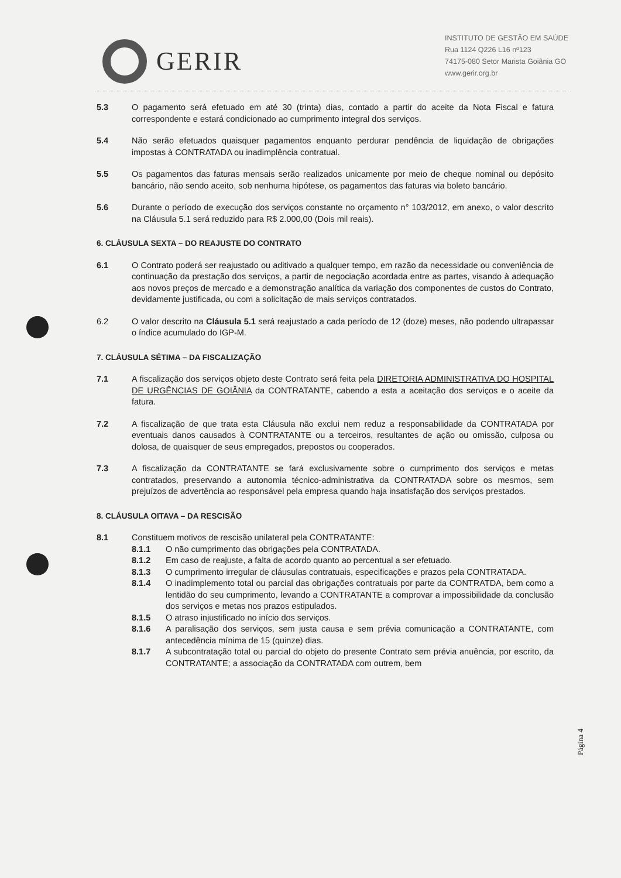GERIR
INSTITUTO DE GESTÃO EM SAÚDE
Rua 1124 Q226 L16 nº123
74175-080 Setor Marista Goiânia GO
www.gerir.org.br
5.3 O pagamento será efetuado em até 30 (trinta) dias, contado a partir do aceite da Nota Fiscal e fatura correspondente e estará condicionado ao cumprimento integral dos serviços.
5.4 Não serão efetuados quaisquer pagamentos enquanto perdurar pendência de liquidação de obrigações impostas à CONTRATADA ou inadimplência contratual.
5.5 Os pagamentos das faturas mensais serão realizados unicamente por meio de cheque nominal ou depósito bancário, não sendo aceito, sob nenhuma hipótese, os pagamentos das faturas via boleto bancário.
5.6 Durante o período de execução dos serviços constante no orçamento n° 103/2012, em anexo, o valor descrito na Cláusula 5.1 será reduzido para R$ 2.000,00 (Dois mil reais).
6. CLÁUSULA SEXTA – DO REAJUSTE DO CONTRATO
6.1 O Contrato poderá ser reajustado ou aditivado a qualquer tempo, em razão da necessidade ou conveniência de continuação da prestação dos serviços, a partir de negociação acordada entre as partes, visando à adequação aos novos preços de mercado e a demonstração analítica da variação dos componentes de custos do Contrato, devidamente justificada, ou com a solicitação de mais serviços contratados.
6.2 O valor descrito na Cláusula 5.1 será reajustado a cada período de 12 (doze) meses, não podendo ultrapassar o índice acumulado do IGP-M.
7. CLÁUSULA SÉTIMA – DA FISCALIZAÇÃO
7.1 A fiscalização dos serviços objeto deste Contrato será feita pela DIRETORIA ADMINISTRATIVA DO HOSPITAL DE URGÊNCIAS DE GOIÂNIA da CONTRATANTE, cabendo a esta a aceitação dos serviços e o aceite da fatura.
7.2 A fiscalização de que trata esta Cláusula não exclui nem reduz a responsabilidade da CONTRATADA por eventuais danos causados à CONTRATANTE ou a terceiros, resultantes de ação ou omissão, culposa ou dolosa, de quaisquer de seus empregados, prepostos ou cooperados.
7.3 A fiscalização da CONTRATANTE se fará exclusivamente sobre o cumprimento dos serviços e metas contratados, preservando a autonomia técnico-administrativa da CONTRATADA sobre os mesmos, sem prejuízos de advertência ao responsável pela empresa quando haja insatisfação dos serviços prestados.
8. CLÁUSULA OITAVA – DA RESCISÃO
8.1 Constituem motivos de rescisão unilateral pela CONTRATANTE:
8.1.1 O não cumprimento das obrigações pela CONTRATADA.
8.1.2 Em caso de reajuste, a falta de acordo quanto ao percentual a ser efetuado.
8.1.3 O cumprimento irregular de cláusulas contratuais, especificações e prazos pela CONTRATADA.
8.1.4 O inadimplemento total ou parcial das obrigações contratuais por parte da CONTRATDA, bem como a lentidão do seu cumprimento, levando a CONTRATANTE a comprovar a impossibilidade da conclusão dos serviços e metas nos prazos estipulados.
8.1.5 O atraso injustificado no início dos serviços.
8.1.6 A paralisação dos serviços, sem justa causa e sem prévia comunicação a CONTRATANTE, com antecedência mínima de 15 (quinze) dias.
8.1.7 A subcontratação total ou parcial do objeto do presente Contrato sem prévia anuência, por escrito, da CONTRATANTE; a associação da CONTRATADA com outrem, bem
Página 4